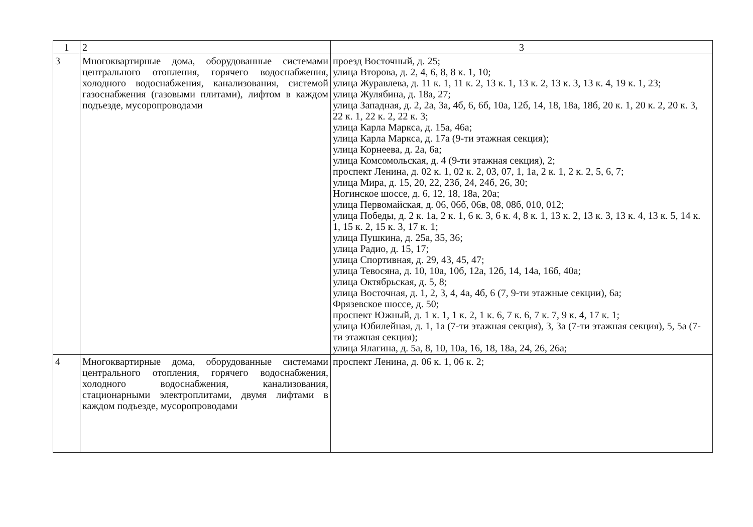| 1 | 2 | 3 |
| --- | --- | --- |
| 3 | Многоквартирные дома, оборудованные системами центрального отопления, горячего водоснабжения, холодного водоснабжения, канализования, системой газоснабжения (газовыми плитами), лифтом в каждом подъезде, мусоропроводами | проезд Восточный, д. 25; улица Второва, д. 2, 4, 6, 8, 8 к. 1, 10; улица Журавлева, д. 11 к. 1, 11 к. 2, 13 к. 1, 13 к. 2, 13 к. 3, 13 к. 4, 19 к. 1, 23; улица Жулябина, д. 18а, 27; улица Западная, д. 2, 2а, 3а, 4б, 6, 6б, 10а, 12б, 14, 18, 18а, 18б, 20 к. 1, 20 к. 2, 20 к. 3, 22 к. 1, 22 к. 2, 22 к. 3; улица Карла Маркса, д. 15а, 46а; улица Карла Маркса, д. 17а (9-ти этажная секция); улица Корнеева, д. 2а, 6а; улица Комсомольская, д. 4 (9-ти этажная секция), 2; проспект Ленина, д. 02 к. 1, 02 к. 2, 03, 07, 1, 1а, 2 к. 1, 2 к. 2, 5, 6, 7; улица Мира, д. 15, 20, 22, 23б, 24, 24б, 26, 30; Ногинское шоссе, д. 6, 12, 18, 18а, 20а; улица Первомайская, д. 06, 06б, 06в, 08, 08б, 010, 012; улица Победы, д. 2 к. 1а, 2 к. 1, 6 к. 3, 6 к. 4, 8 к. 1, 13 к. 2, 13 к. 3, 13 к. 4, 13 к. 5, 14 к. 1, 15 к. 2, 15 к. 3, 17 к. 1; улица Пушкина, д. 25а, 35, 36; улица Радио, д. 15, 17; улица Спортивная, д. 29, 43, 45, 47; улица Тевосяна, д. 10, 10а, 10б, 12а, 12б, 14, 14а, 16б, 40а; улица Октябрьская, д. 5, 8; улица Восточная, д. 1, 2, 3, 4, 4а, 4б, 6 (7, 9-ти этажные секции), 6а; Фрязевское шоссе, д. 50; проспект Южный, д. 1 к. 1, 1 к. 2, 1 к. 6, 7 к. 6, 7 к. 7, 9 к. 4, 17 к. 1; улица Юбилейная, д. 1, 1а (7-ти этажная секция), 3, 3а (7-ти этажная секция), 5, 5а (7-ти этажная секция); улица Ялагина, д. 5а, 8, 10, 10а, 16, 18, 18а, 24, 26, 26а; |
| 4 | Многоквартирные дома, оборудованные системами центрального отопления, горячего водоснабжения, холодного водоснабжения, канализования, стационарными электроплитами, двумя лифтами в каждом подъезде, мусоропроводами | проспект Ленина, д. 06 к. 1, 06 к. 2; |